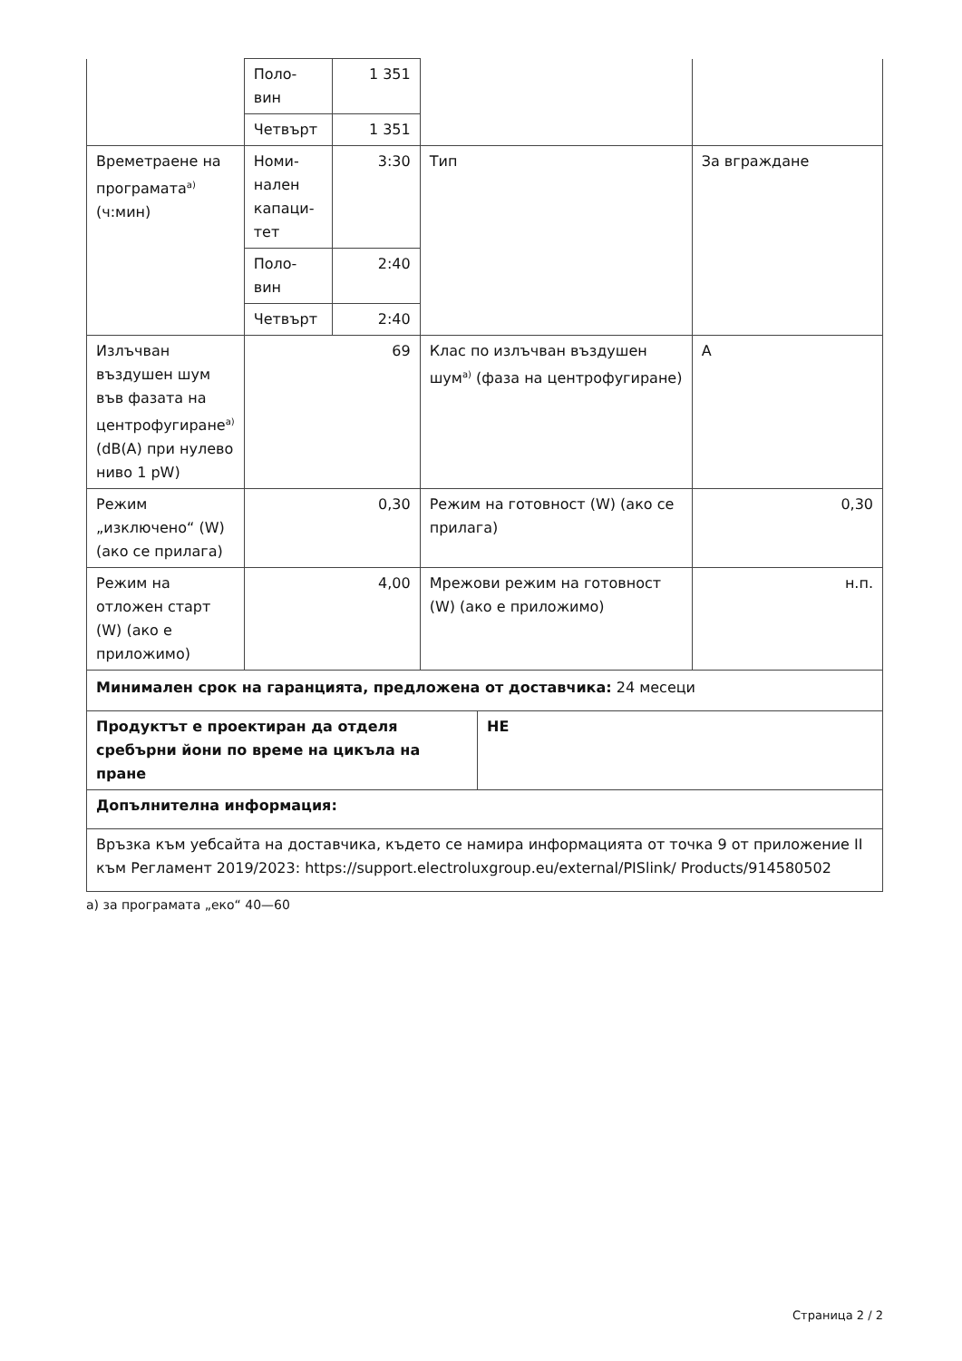| | Поло- вин | 1 351 | | |
| | Четвърт | 1 351 | | |
| Времетраене на програмата<sup>а)</sup> (ч:мин) | Номи- нален капаци- тет | 3:30 | Тип | За вграждане |
| | Поло- вин | 2:40 | | |
| | Четвърт | 2:40 | | |
| Излъчван въздушен шум във фазата на центрофугиране<sup>а)</sup> (dB(A) при нулево ниво 1 pW) | 69 | | Клас по излъчван въздушен шум<sup>а)</sup> (фаза на центрофугиране) | A |
| Режим „изключено“ (W) (ако се прилага) | 0,30 | | Режим на готовност (W) (ако се прилага) | 0,30 |
| Режим на отложен старт (W) (ако е приложимо) | 4,00 | | Мрежови режим на готовност (W) (ако е приложимо) | н.п. |
| Минимален срок на гаранцията, предложена от доставчика: 24 месеци | |
| Продуктът е проектиран да отделя сребърни йони по време на цикъла на пране | НЕ |
| Допълнителна информация: | |
| Връзка към уебсайта на доставчика, където се намира информацията от точка 9 от приложение II към Регламент 2019/2023: https://support.electroluxgroup.eu/external/PISlink/ Products/914580502 | |
а) за програмата „еко“ 40—60
Страница 2 / 2